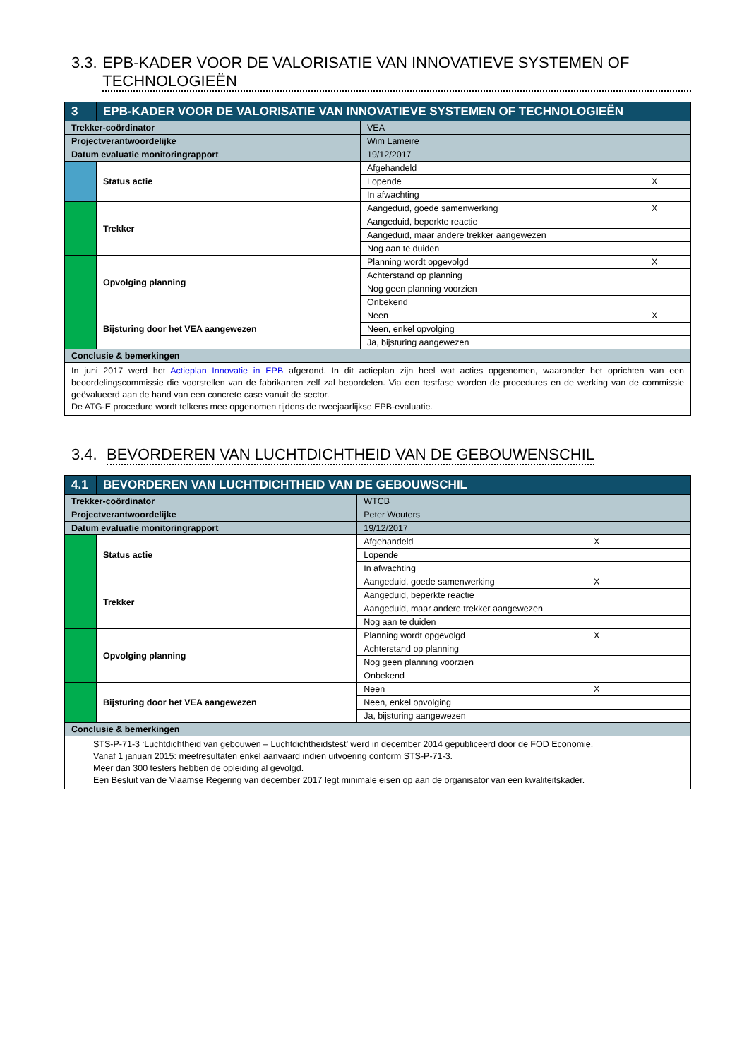3.3. EPB-KADER VOOR DE VALORISATIE VAN INNOVATIEVE SYSTEMEN OF TECHNOLOGIEËN
| 3 | EPB-KADER VOOR DE VALORISATIE VAN INNOVATIEVE SYSTEMEN OF TECHNOLOGIEËN | | | |
| --- | --- | --- | --- | --- |
| Trekker-coördinator | | VEA | | |
| Projectverantwoordelijke | | Wim Lameire | | |
| Datum evaluatie monitoringrapport | | 19/12/2017 | | |
| | Status actie | | Afgehandeld | |
| | | | Lopende | X |
| | | | In afwachting | |
| | Trekker | | Aangeduid, goede samenwerking | X |
| | | | Aangeduid, beperkte reactie | |
| | | | Aangeduid, maar andere trekker aangewezen | |
| | | | Nog aan te duiden | |
| | Opvolging planning | | Planning wordt opgevolgd | X |
| | | | Achterstand op planning | |
| | | | Nog geen planning voorzien | |
| | | | Onbekend | |
| | Bijsturing door het VEA aangewezen | | Neen | X |
| | | | Neen, enkel opvolging | |
| | | | Ja, bijsturing aangewezen | |
| Conclusie & bemerkingen | | | | |
| In juni 2017 werd het Actieplan Innovatie in EPB afgerond. In dit actieplan zijn heel wat acties opgenomen, waaronder het oprichten van een beoordelingscommissie die voorstellen van de fabrikanten zelf zal beoordelen. Via een testfase worden de procedures en de werking van de commissie geëvalueerd aan de hand van een concrete case vanuit de sector. De ATG-E procedure wordt telkens mee opgenomen tijdens de tweejaarlijkse EPB-evaluatie. | | | | |
3.4. BEVORDEREN VAN LUCHTDICHTHEID VAN DE GEBOUWENSCHIL
| 4.1 | BEVORDEREN VAN LUCHTDICHTHEID VAN DE GEBOUWSCHIL | | | |
| --- | --- | --- | --- | --- |
| Trekker-coördinator | | WTCB | | |
| Projectverantwoordelijke | | Peter Wouters | | |
| Datum evaluatie monitoringrapport | | 19/12/2017 | | |
| | Status actie | | Afgehandeld | X |
| | | | Lopende | |
| | | | In afwachting | |
| | Trekker | | Aangeduid, goede samenwerking | X |
| | | | Aangeduid, beperkte reactie | |
| | | | Aangeduid, maar andere trekker aangewezen | |
| | | | Nog aan te duiden | |
| | Opvolging planning | | Planning wordt opgevolgd | X |
| | | | Achterstand op planning | |
| | | | Nog geen planning voorzien | |
| | | | Onbekend | |
| | Bijsturing door het VEA aangewezen | | Neen | X |
| | | | Neen, enkel opvolging | |
| | | | Ja, bijsturing aangewezen | |
| Conclusie & bemerkingen | | | | |
| STS-P-71-3 ‘Luchtdichtheid van gebouwen – Luchtdichtheidstest’ werd in december 2014 gepubliceerd door de FOD Economie. Vanaf 1 januari 2015: meetresultaten enkel aanvaard indien uitvoering conform STS-P-71-3. Meer dan 300 testers hebben de opleiding al gevolgd. Een Besluit van de Vlaamse Regering van december 2017 legt minimale eisen op aan de organisator van een kwaliteitskader. | | | | |